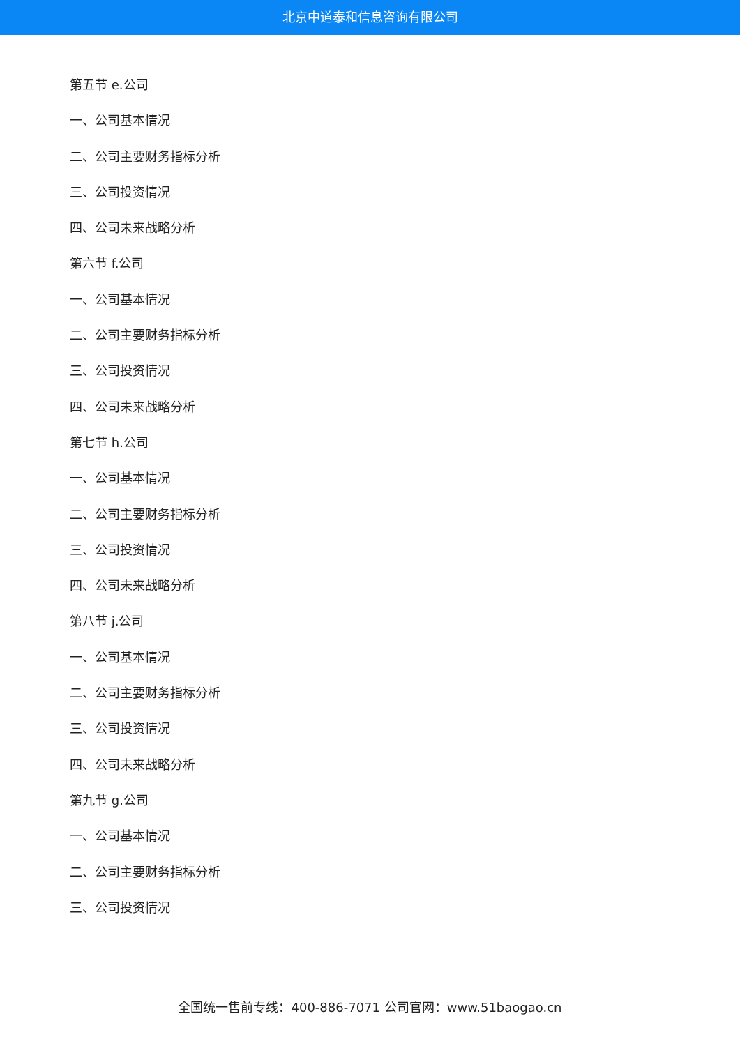北京中道泰和信息咨询有限公司
第五节 e.公司
一、公司基本情况
二、公司主要财务指标分析
三、公司投资情况
四、公司未来战略分析
第六节 f.公司
一、公司基本情况
二、公司主要财务指标分析
三、公司投资情况
四、公司未来战略分析
第七节 h.公司
一、公司基本情况
二、公司主要财务指标分析
三、公司投资情况
四、公司未来战略分析
第八节 j.公司
一、公司基本情况
二、公司主要财务指标分析
三、公司投资情况
四、公司未来战略分析
第九节 g.公司
一、公司基本情况
二、公司主要财务指标分析
三、公司投资情况
全国统一售前专线：400-886-7071 公司官网：www.51baogao.cn